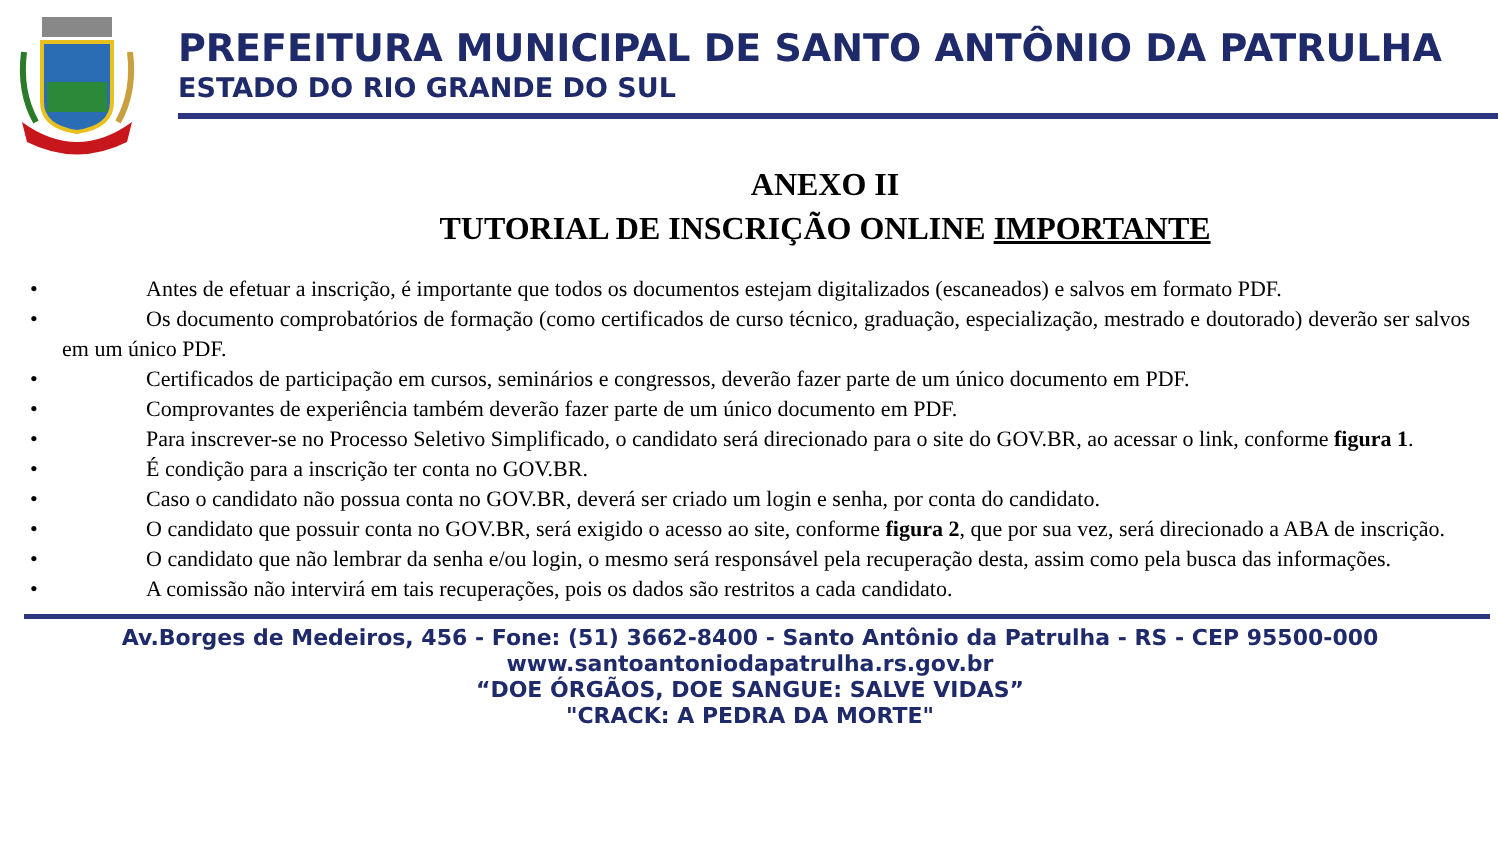PREFEITURA MUNICIPAL DE SANTO ANTÔNIO DA PATRULHA
ESTADO DO RIO GRANDE DO SUL
ANEXO II
TUTORIAL DE INSCRIÇÃO ONLINE IMPORTANTE
• Antes de efetuar a inscrição, é importante que todos os documentos estejam digitalizados (escaneados) e salvos em formato PDF.
• Os documento comprobatórios de formação (como certificados de curso técnico, graduação, especialização, mestrado e doutorado) deverão ser salvos em um único PDF.
• Certificados de participação em cursos, seminários e congressos, deverão fazer parte de um único documento em PDF.
• Comprovantes de experiência também deverão fazer parte de um único documento em PDF.
• Para inscrever-se no Processo Seletivo Simplificado, o candidato será direcionado para o site do GOV.BR, ao acessar o link, conforme figura 1.
• É condição para a inscrição ter conta no GOV.BR.
• Caso o candidato não possua conta no GOV.BR, deverá ser criado um login e senha, por conta do candidato.
• O candidato que possuir conta no GOV.BR, será exigido o acesso ao site, conforme figura 2, que por sua vez, será direcionado a ABA de inscrição.
• O candidato que não lembrar da senha e/ou login, o mesmo será responsável pela recuperação desta, assim como pela busca das informações.
• A comissão não intervirá em tais recuperações, pois os dados são restritos a cada candidato.
Av.Borges de Medeiros, 456 - Fone: (51) 3662-8400 - Santo Antônio da Patrulha - RS - CEP 95500-000
www.santoantoniodapatrulha.rs.gov.br
“DOE ÓRGÃOS, DOE SANGUE: SALVE VIDAS”
"CRACK: A PEDRA DA MORTE"